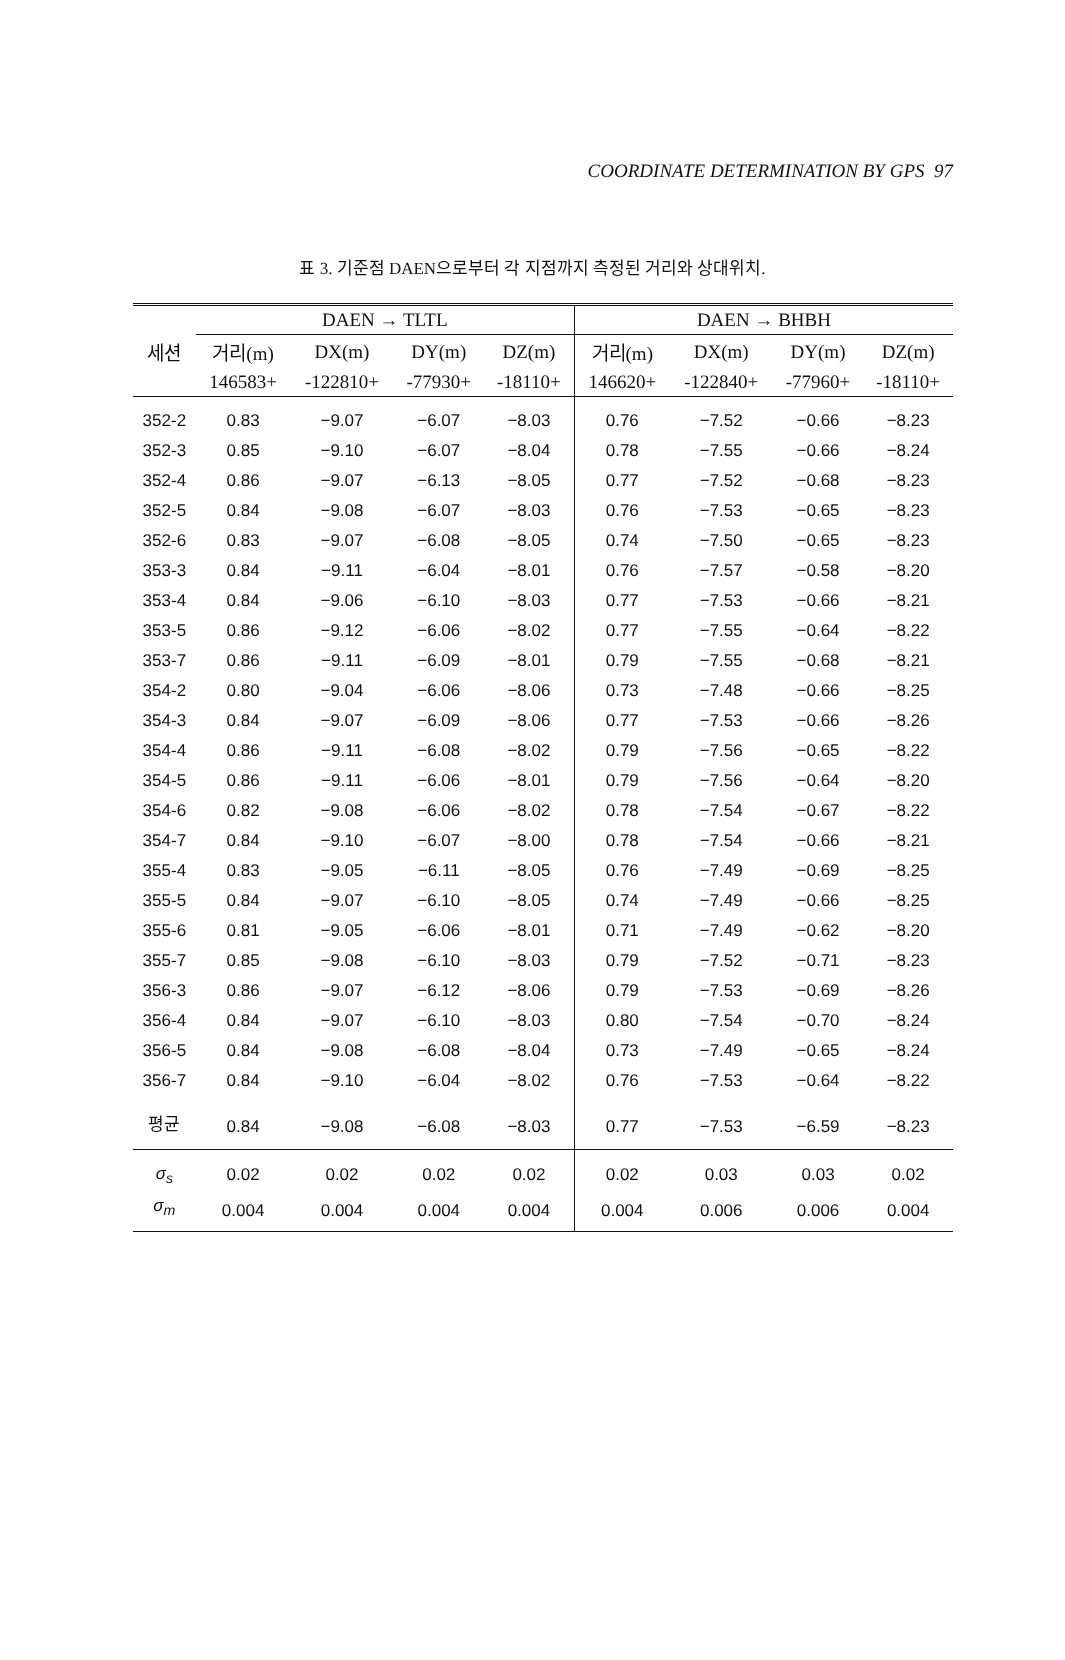COORDINATE DETERMINATION BY GPS 97
표 3. 기준점 DAEN으로부터 각 지점까지 측정된 거리와 상대위치.
| | DAEN → TLTL | | | | DAEN → BHBH | | | |
| --- | --- | --- | --- | --- | --- | --- | --- | --- |
| 세션 | 거리(m) | DX(m) | DY(m) | DZ(m) | 거리(m) | DX(m) | DY(m) | DZ(m) |
| | 146583+ | -122810+ | -77930+ | -18110+ | 146620+ | -122840+ | -77960+ | -18110+ |
| 352-2 | 0.83 | −9.07 | −6.07 | −8.03 | 0.76 | −7.52 | −0.66 | −8.23 |
| 352-3 | 0.85 | −9.10 | −6.07 | −8.04 | 0.78 | −7.55 | −0.66 | −8.24 |
| 352-4 | 0.86 | −9.07 | −6.13 | −8.05 | 0.77 | −7.52 | −0.68 | −8.23 |
| 352-5 | 0.84 | −9.08 | −6.07 | −8.03 | 0.76 | −7.53 | −0.65 | −8.23 |
| 352-6 | 0.83 | −9.07 | −6.08 | −8.05 | 0.74 | −7.50 | −0.65 | −8.23 |
| 353-3 | 0.84 | −9.11 | −6.04 | −8.01 | 0.76 | −7.57 | −0.58 | −8.20 |
| 353-4 | 0.84 | −9.06 | −6.10 | −8.03 | 0.77 | −7.53 | −0.66 | −8.21 |
| 353-5 | 0.86 | −9.12 | −6.06 | −8.02 | 0.77 | −7.55 | −0.64 | −8.22 |
| 353-7 | 0.86 | −9.11 | −6.09 | −8.01 | 0.79 | −7.55 | −0.68 | −8.21 |
| 354-2 | 0.80 | −9.04 | −6.06 | −8.06 | 0.73 | −7.48 | −0.66 | −8.25 |
| 354-3 | 0.84 | −9.07 | −6.09 | −8.06 | 0.77 | −7.53 | −0.66 | −8.26 |
| 354-4 | 0.86 | −9.11 | −6.08 | −8.02 | 0.79 | −7.56 | −0.65 | −8.22 |
| 354-5 | 0.86 | −9.11 | −6.06 | −8.01 | 0.79 | −7.56 | −0.64 | −8.20 |
| 354-6 | 0.82 | −9.08 | −6.06 | −8.02 | 0.78 | −7.54 | −0.67 | −8.22 |
| 354-7 | 0.84 | −9.10 | −6.07 | −8.00 | 0.78 | −7.54 | −0.66 | −8.21 |
| 355-4 | 0.83 | −9.05 | −6.11 | −8.05 | 0.76 | −7.49 | −0.69 | −8.25 |
| 355-5 | 0.84 | −9.07 | −6.10 | −8.05 | 0.74 | −7.49 | −0.66 | −8.25 |
| 355-6 | 0.81 | −9.05 | −6.06 | −8.01 | 0.71 | −7.49 | −0.62 | −8.20 |
| 355-7 | 0.85 | −9.08 | −6.10 | −8.03 | 0.79 | −7.52 | −0.71 | −8.23 |
| 356-3 | 0.86 | −9.07 | −6.12 | −8.06 | 0.79 | −7.53 | −0.69 | −8.26 |
| 356-4 | 0.84 | −9.07 | −6.10 | −8.03 | 0.80 | −7.54 | −0.70 | −8.24 |
| 356-5 | 0.84 | −9.08 | −6.08 | −8.04 | 0.73 | −7.49 | −0.65 | −8.24 |
| 356-7 | 0.84 | −9.10 | −6.04 | −8.02 | 0.76 | −7.53 | −0.64 | −8.22 |
| 평균 | 0.84 | −9.08 | −6.08 | −8.03 | 0.77 | −7.53 | −6.59 | −8.23 |
| σ<sub>s</sub> | 0.02 | 0.02 | 0.02 | 0.02 | 0.02 | 0.03 | 0.03 | 0.02 |
| σ<sub>m</sub> | 0.004 | 0.004 | 0.004 | 0.004 | 0.004 | 0.006 | 0.006 | 0.004 |